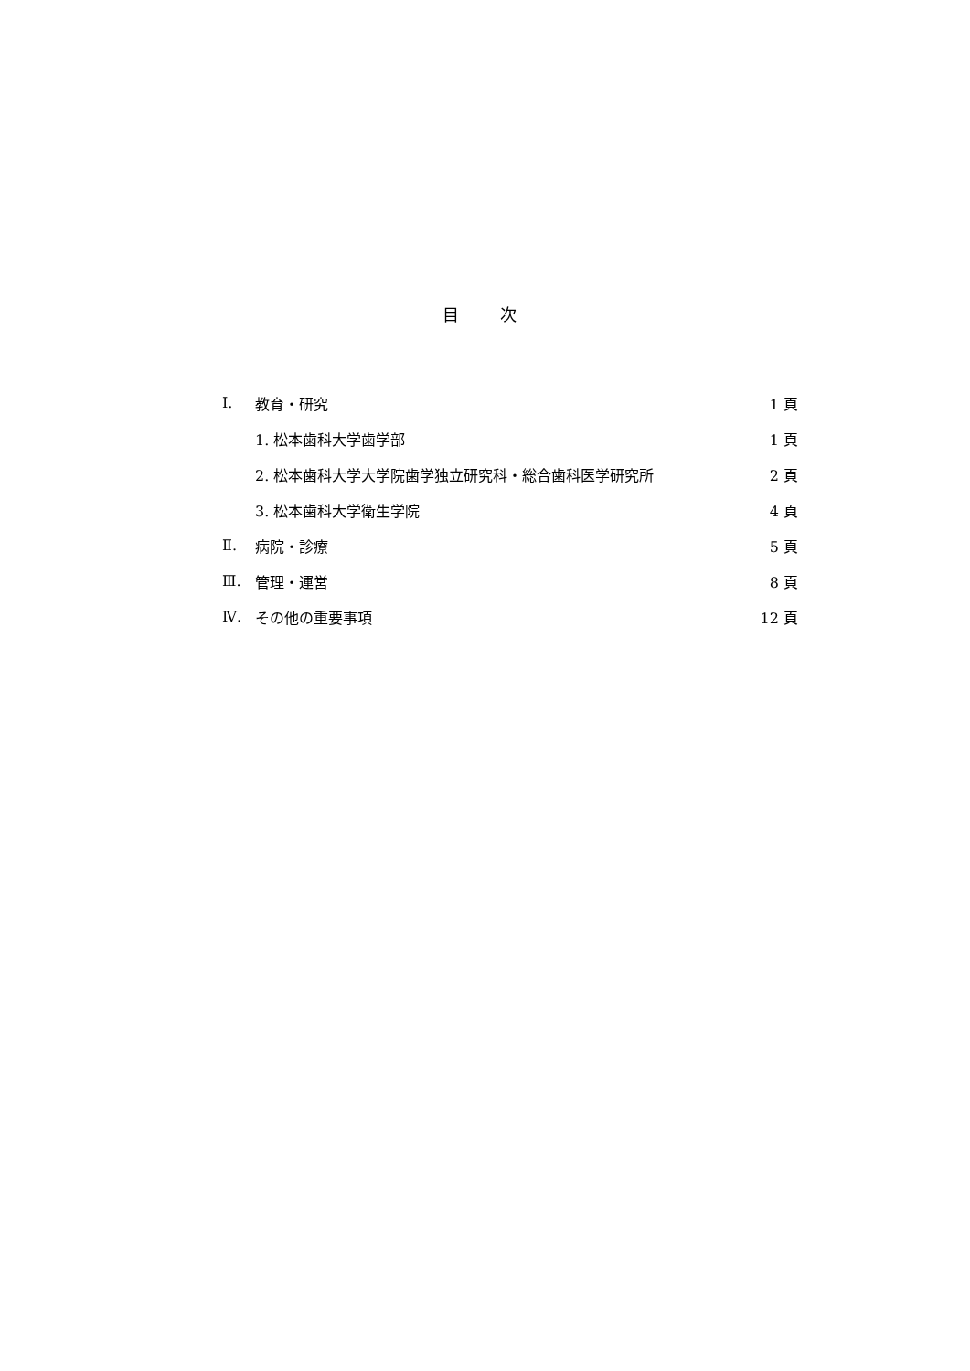目 次
| Ⅰ. | 教育・研究 | 1 頁 |
| | 1. 松本歯科大学歯学部 | 1 頁 |
| | 2. 松本歯科大学大学院歯学独立研究科・総合歯科医学研究所 | 2 頁 |
| | 3. 松本歯科大学衛生学院 | 4 頁 |
| Ⅱ. | 病院・診療 | 5 頁 |
| Ⅲ. | 管理・運営 | 8 頁 |
| Ⅳ. | その他の重要事項 | 12 頁 |